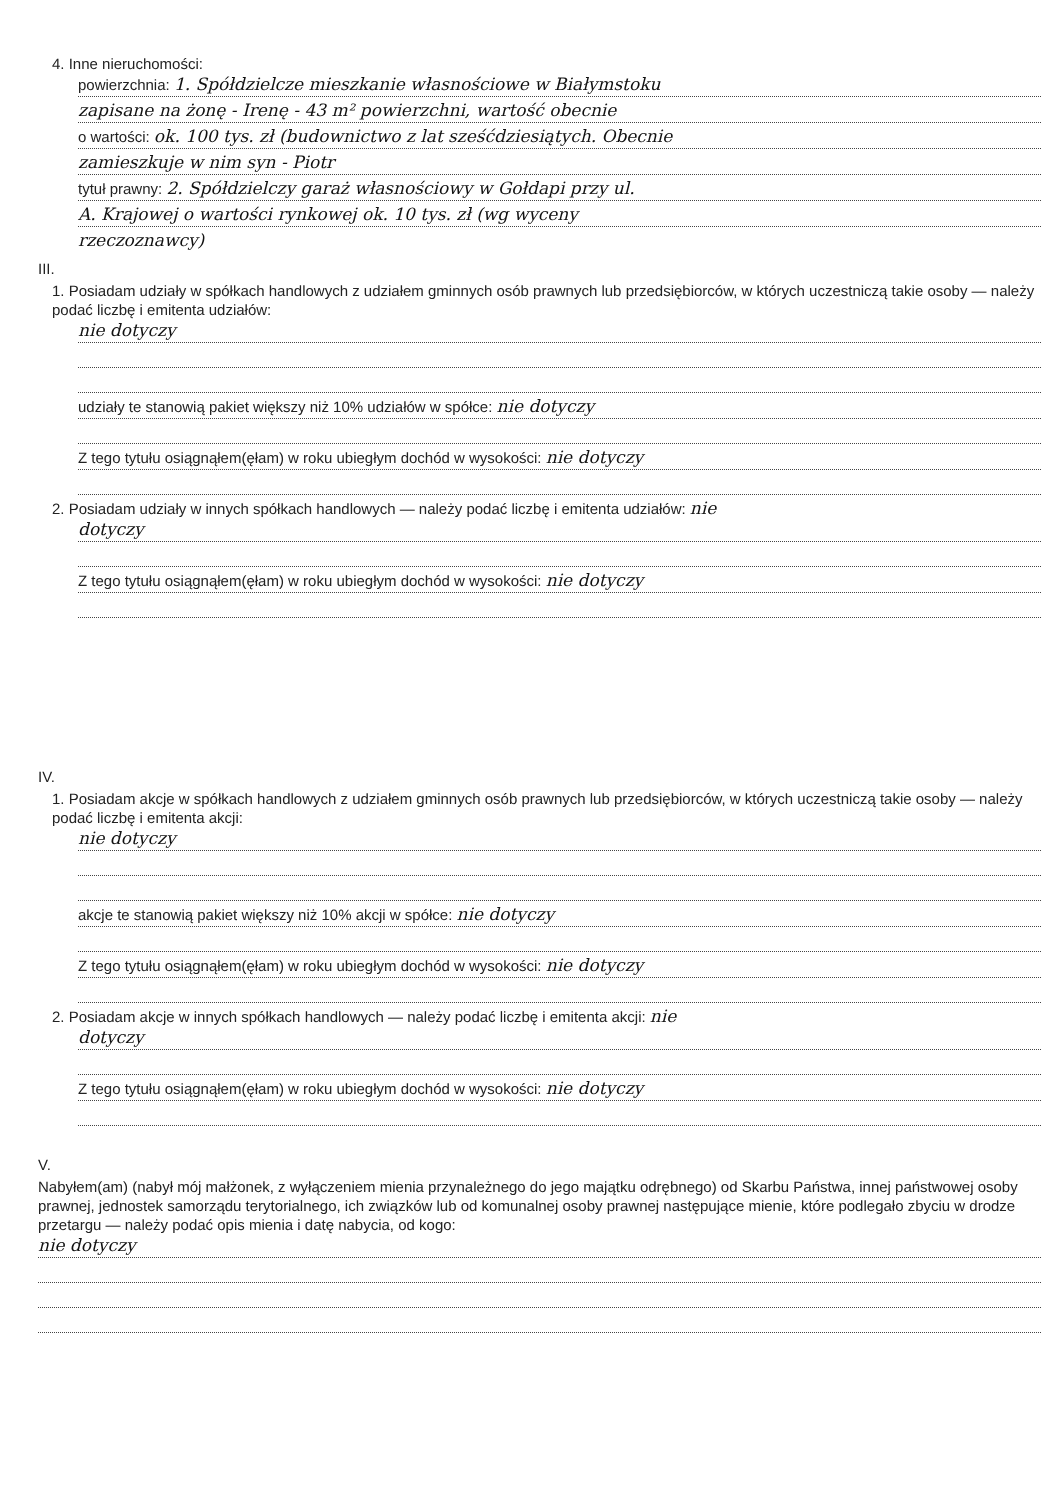4. Inne nieruchomości:
powierzchnia: 1. Spółdzielcze mieszkanie własnościowe w Białymstoku
zapisane na żonę - Irenę - 43 m² powierzchni, wartość obecnie
o wartości: ok. 100 tys. zł (budownictwo z lat sześćdziesiątych. Obecnie
zamieszkuje w nim syn - Piotr
tytuł prawny: 2. Spółdzielczy garaż własnościowy w Gołdapi przy ul.
A. Krajowej o wartości rynkowej ok. 10 tys. zł (wg wyceny
rzeczoznawcy)
III.
1. Posiadam udziały w spółkach handlowych z udziałem gminnych osób prawnych lub przedsiębiorców, w których uczestniczą takie osoby — należy podać liczbę i emitenta udziałów:
nie dotyczy
udziały te stanowią pakiet większy niż 10% udziałów w spółce: nie dotyczy
Z tego tytułu osiągnąłem(ęłam) w roku ubiegłym dochód w wysokości: nie dotyczy
2. Posiadam udziały w innych spółkach handlowych — należy podać liczbę i emitenta udziałów: nie
dotyczy
Z tego tytułu osiągnąłem(ęłam) w roku ubiegłym dochód w wysokości: nie dotyczy
IV.
1. Posiadam akcje w spółkach handlowych z udziałem gminnych osób prawnych lub przedsiębiorców, w których uczestniczą takie osoby — należy podać liczbę i emitenta akcji:
nie dotyczy
akcje te stanowią pakiet większy niż 10% akcji w spółce: nie dotyczy
Z tego tytułu osiągnąłem(ęłam) w roku ubiegłym dochód w wysokości: nie dotyczy
2. Posiadam akcje w innych spółkach handlowych — należy podać liczbę i emitenta akcji: nie
dotyczy
Z tego tytułu osiągnąłem(ęłam) w roku ubiegłym dochód w wysokości: nie dotyczy
V.
Nabyłem(am) (nabył mój małżonek, z wyłączeniem mienia przynależnego do jego majątku odrębnego) od Skarbu Państwa, innej państwowej osoby prawnej, jednostek samorządu terytorialnego, ich związków lub od komunalnej osoby prawnej następujące mienie, które podlegało zbyciu w drodze przetargu — należy podać opis mienia i datę nabycia, od kogo:
nie dotyczy